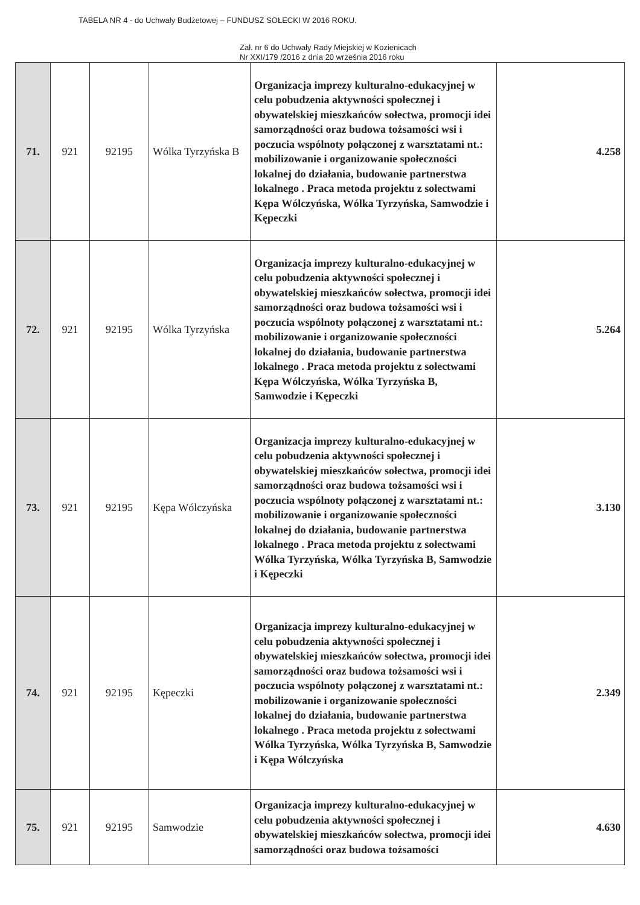TABELA NR 4 - do Uchwały Budżetowej – FUNDUSZ SOŁECKI W 2016 ROKU.
Zał. nr 6 do Uchwały Rady Miejskiej w Kozienicach
Nr XXI/179 /2016 z dnia 20 września 2016 roku
| 71. | 921 | 92195 | Wólka Tyrzyńska B | Organizacja imprezy kulturalno-edukacyjnej w celu pobudzenia aktywności społecznej i obywatelskiej mieszkańców sołectwa, promocji idei samorządności oraz budowa tożsamości wsi i poczucia wspólnoty połączonej z warsztatami nt.: mobilizowanie i organizowanie społeczności lokalnej do działania, budowanie partnerstwa lokalnego . Praca metoda projektu z sołectwami Kępa Wólczyńska, Wólka Tyrzyńska, Samwodzie i Kępeczki | 4.258 |
| 72. | 921 | 92195 | Wólka Tyrzyńska | Organizacja imprezy kulturalno-edukacyjnej w celu pobudzenia aktywności społecznej i obywatelskiej mieszkańców sołectwa, promocji idei samorządności oraz budowa tożsamości wsi i poczucia wspólnoty połączonej z warsztatami nt.: mobilizowanie i organizowanie społeczności lokalnej do działania, budowanie partnerstwa lokalnego . Praca metoda projektu z sołectwami Kępa Wólczyńska, Wólka Tyrzyńska B, Samwodzie i Kępeczki | 5.264 |
| 73. | 921 | 92195 | Kępa Wólczyńska | Organizacja imprezy kulturalno-edukacyjnej w celu pobudzenia aktywności społecznej i obywatelskiej mieszkańców sołectwa, promocji idei samorządności oraz budowa tożsamości wsi i poczucia wspólnoty połączonej z warsztatami nt.: mobilizowanie i organizowanie społeczności lokalnej do działania, budowanie partnerstwa lokalnego . Praca metoda projektu z sołectwami Wólka Tyrzyńska, Wólka Tyrzyńska B, Samwodzie i Kępeczki | 3.130 |
| 74. | 921 | 92195 | Kępeczki | Organizacja imprezy kulturalno-edukacyjnej w celu pobudzenia aktywności społecznej i obywatelskiej mieszkańców sołectwa, promocji idei samorządności oraz budowa tożsamości wsi i poczucia wspólnoty połączonej z warsztatami nt.: mobilizowanie i organizowanie społeczności lokalnej do działania, budowanie partnerstwa lokalnego . Praca metoda projektu z sołectwami Wólka Tyrzyńska, Wólka Tyrzyńska B, Samwodzie i Kępa Wólczyńska | 2.349 |
| 75. | 921 | 92195 | Samwodzie | Organizacja imprezy kulturalno-edukacyjnej w celu pobudzenia aktywności społecznej i obywatelskiej mieszkańców sołectwa, promocji idei samorządności oraz budowa tożsamości | 4.630 |